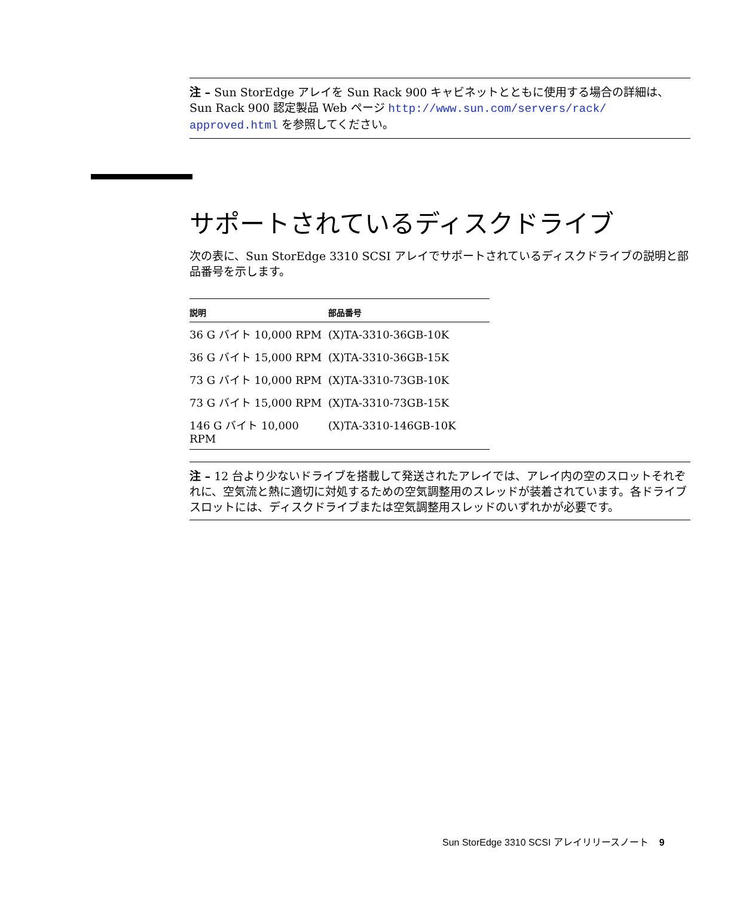注 – Sun StorEdge アレイを Sun Rack 900 キャビネットとともに使用する場合の詳細は、Sun Rack 900 認定製品 Web ページ http://www.sun.com/servers/rack/ approved.html を参照してください。
サポートされているディスクドライブ
次の表に、Sun StorEdge 3310 SCSI アレイでサポートされているディスクドライブの説明と部品番号を示します。
| 説明 | 部品番号 |
| --- | --- |
| 36 G バイト 10,000 RPM | (X)TA-3310-36GB-10K |
| 36 G バイト 15,000 RPM | (X)TA-3310-36GB-15K |
| 73 G バイト 10,000 RPM | (X)TA-3310-73GB-10K |
| 73 G バイト 15,000 RPM | (X)TA-3310-73GB-15K |
| 146 G バイト 10,000 RPM | (X)TA-3310-146GB-10K |
注 – 12 台より少ないドライブを搭載して発送されたアレイでは、アレイ内の空のスロットそれぞれに、空気流と熱に適切に対処するための空気調整用のスレッドが装着されています。各ドライブスロットには、ディスクドライブまたは空気調整用スレッドのいずれかが必要です。
Sun StorEdge 3310 SCSI アレイリリースノート 9